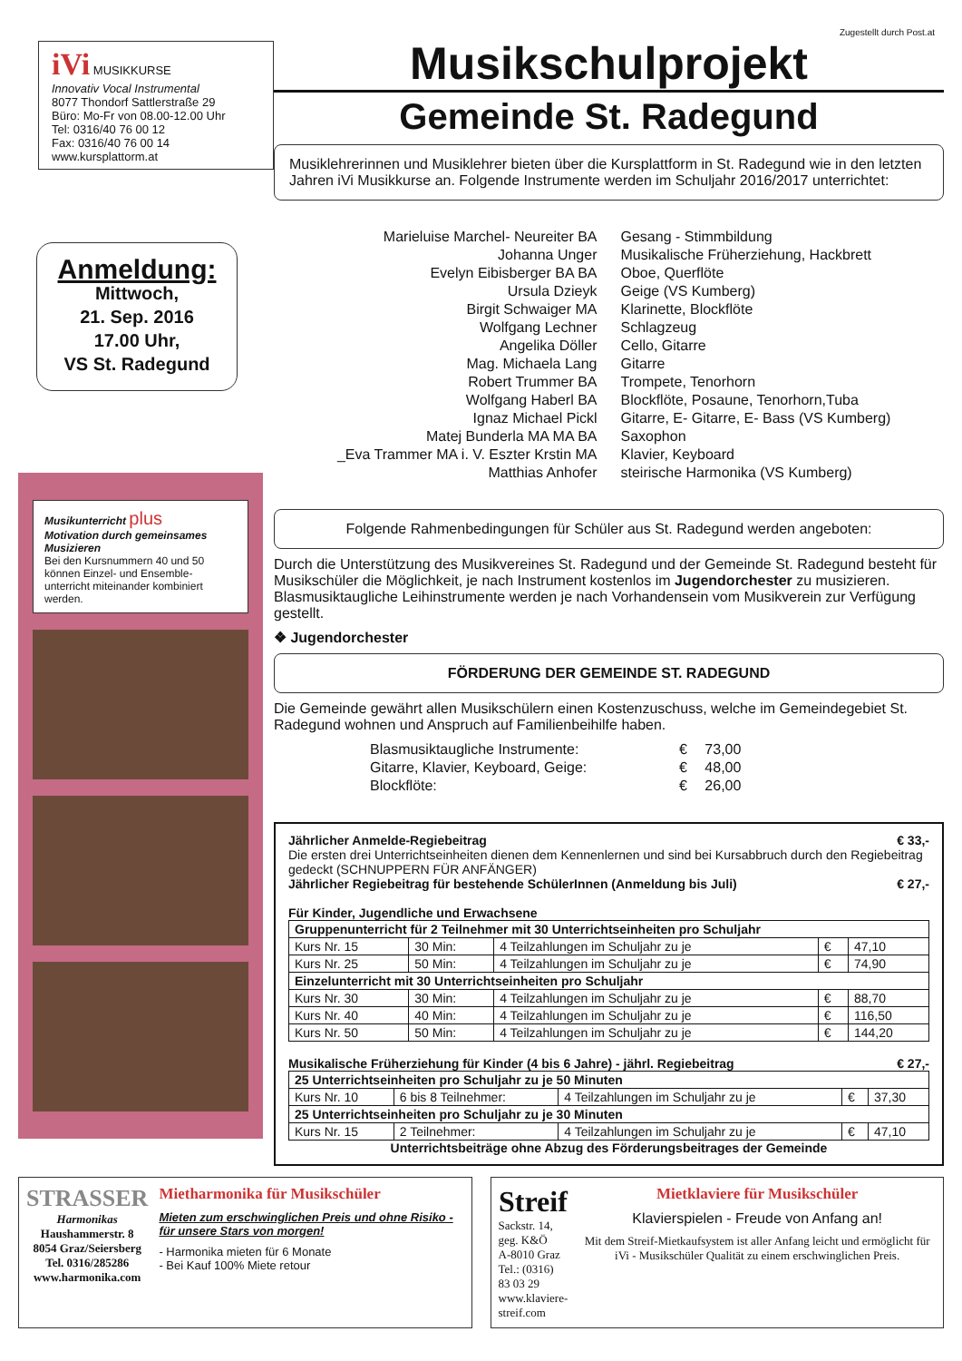Zugestellt durch Post.at
iVi MUSIKKURSE
Innovativ Vocal Instrumental
8077 Thondorf Sattlerstraße 29
Büro: Mo-Fr von 08.00-12.00 Uhr
Tel: 0316/40 76 00 12
Fax: 0316/40 76 00 14
www.kursplattorm.at
Anmeldung:
Mittwoch,
21. Sep. 2016
17.00 Uhr,
VS St. Radegund
Musikunterricht plus
Motivation durch gemeinsames Musizieren
Bei den Kursnummern 40 und 50 können Einzel- und Ensemble-unterricht miteinander kombiniert werden.
Musikschulprojekt
Gemeinde St. Radegund
Musiklehrerinnen und Musiklehrer bieten über die Kursplattform in St. Radegund wie in den letzten Jahren iVi Musikkurse an. Folgende Instrumente werden im Schuljahr 2016/2017 unterrichtet:
Marieluise Marchel- Neureiter BA
Gesang - Stimmbildung
Johanna Unger
Musikalische Früherziehung, Hackbrett
Evelyn Eibisberger BA BA
Oboe, Querflöte
Ursula Dzieyk
Geige (VS Kumberg)
Birgit Schwaiger MA
Klarinette, Blockflöte
Wolfgang Lechner
Schlagzeug
Angelika Döller
Cello, Gitarre
Mag. Michaela Lang
Gitarre
Robert Trummer BA
Trompete, Tenorhorn
Wolfgang Haberl BA
Blockflöte, Posaune, Tenorhorn,Tuba
Ignaz Michael Pickl
Gitarre, E- Gitarre, E- Bass (VS Kumberg)
Matej Bunderla MA MA BA
Saxophon
_Eva Trammer MA i. V. Eszter Krstin MA
Klavier, Keyboard
Matthias Anhofer
steirische Harmonika (VS Kumberg)
Folgende Rahmenbedingungen für Schüler aus St. Radegund werden angeboten:
Durch die Unterstützung des Musikvereines St. Radegund und der Gemeinde St. Radegund besteht für Musikschüler die Möglichkeit, je nach Instrument kostenlos im Jugendorchester zu musizieren. Blasmusiktaugliche Leihinstrumente werden je nach Vorhandensein vom Musikverein zur Verfügung gestellt.
❖ Jugendorchester
FÖRDERUNG DER GEMEINDE ST. RADEGUND
Die Gemeinde gewährt allen Musikschülern einen Kostenzuschuss, welche im Gemeindegebiet St. Radegund wohnen und Anspruch auf Familienbeihilfe haben.
| Blasmusiktaugliche Instrumente: | € | 73,00 |
| Gitarre, Klavier, Keyboard, Geige: | € | 48,00 |
| Blockflöte: | € | 26,00 |
Jährlicher Anmelde-Regiebeitrag € 33,-
Die ersten drei Unterrichtseinheiten dienen dem Kennenlernen und sind bei Kursabbruch durch den Regiebeitrag gedeckt (SCHNUPPERN FÜR ANFÄNGER)
Jährlicher Regiebeitrag für bestehende SchülerInnen (Anmeldung bis Juli) € 27,-
Für Kinder, Jugendliche und Erwachsene
| Gruppenunterricht für 2 Teilnehmer mit 30 Unterrichtseinheiten pro Schuljahr | | | | |
| --- | --- | --- | --- | --- |
| Kurs Nr. 15 | 30 Min: | 4 Teilzahlungen im Schuljahr zu je | € | 47,10 |
| Kurs Nr. 25 | 50 Min: | 4 Teilzahlungen im Schuljahr zu je | € | 74,90 |
| Einzelunterricht mit 30 Unterrichtseinheiten pro Schuljahr | | | | |
| Kurs Nr. 30 | 30 Min: | 4 Teilzahlungen im Schuljahr zu je | € | 88,70 |
| Kurs Nr. 40 | 40 Min: | 4 Teilzahlungen im Schuljahr zu je | € | 116,50 |
| Kurs Nr. 50 | 50 Min: | 4 Teilzahlungen im Schuljahr zu je | € | 144,20 |
Musikalische Früherziehung für Kinder (4 bis 6 Jahre) - jährl. Regiebeitrag € 27,-
| 25 Unterrichtseinheiten pro Schuljahr zu je 50 Minuten | | | | |
| --- | --- | --- | --- | --- |
| Kurs Nr. 10 | 6 bis 8 Teilnehmer: | 4 Teilzahlungen im Schuljahr zu je | € | 37,30 |
| 25 Unterrichtseinheiten pro Schuljahr zu je 30 Minuten | | | | |
| Kurs Nr. 15 | 2 Teilnehmer: | 4 Teilzahlungen im Schuljahr zu je | € | 47,10 |
Unterrichtsbeiträge ohne Abzug des Förderungsbeitrages der Gemeinde
STRASSER
Harmonikas
Haushammerstr. 8
8054 Graz/Seiersberg
Tel. 0316/285286
www.harmonika.com
Mietharmonika für Musikschüler
Mieten zum erschwinglichen Preis und ohne Risiko - für unsere Stars von morgen!
- Harmonika mieten für 6 Monate
- Bei Kauf 100% Miete retour
Streif
Sackstr. 14, geg. K&Ö
A-8010 Graz
Tel.: (0316) 83 03 29
www.klaviere-streif.com
Mietklaviere für Musikschüler
Klavierspielen - Freude von Anfang an!
Mit dem Streif-Mietkaufsystem ist aller Anfang leicht und ermöglicht für iVi - Musikschüler Qualität zu einem erschwinglichen Preis.